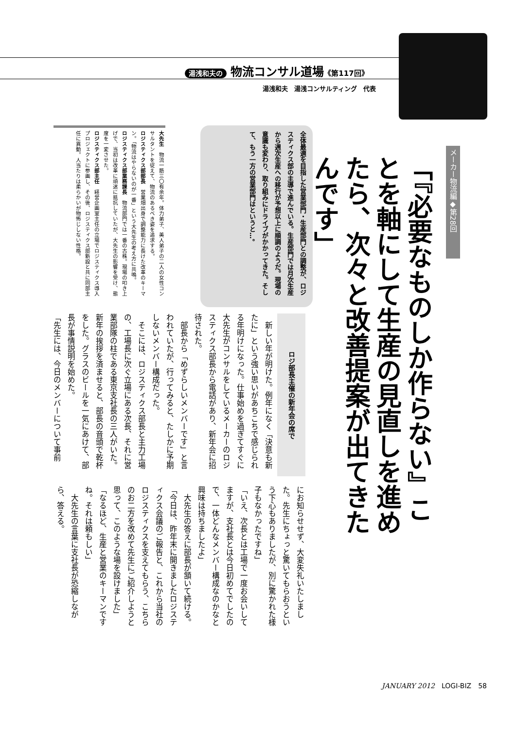湯浅和夫の 物流コンサル道場《第117回》
湯浅和夫　湯浅コンサルティング　代表
メーカー物流編◆第28回
「『必要なものしか作らない』ことを軸にして生産の見直しを進めたら、次々と改善提案が出てきたんです」
全体最適を目指した営業部門・生産部門との調整が、ロジスティクス部の主導で進んでいる。生産部門では月次生産から週次生産への移行が予想以上に順調のようだ。現場の意識も変わり、取り組みにドライブがかかってきた。そして、もう一方の営業部門はというと…。
大先生　物流一筋三〇有余年。体力弟子、美人弟子の二人の女性コンサルタントを従えて、物流のあるべき姿を追求する。
ロジスティクス部部長　営業畑出身で調整能力に長けた改革のキーマン。「物流はやらないのが一番」という大先生の考え方に共鳴。
ロジスティクス部業務課長　物流部門では一番の古株。現場の叩き上げで、当初は改革に頑迷に抵抗していたが、大先生の影響を受け、態度を一変させた。
ロジスティクス部主任　経営企画室主任の立場でロジスティクス導入プロジェクトに参画し、その後、ロジスティクス部新設と共に同部主任に異動。人当たりは柔らかいが物怖じしない性格。
ロジ部長主催の新年会の席で
　新しい年が明けた。例年になく「決意も新たに」という強い思いがあちこちで感じられる年明けになった。仕事始めを過ぎてすぐに大先生がコンサルをしているメーカーのロジスティクス部長から電話があり、新年会に招待された。
　部長から「めずらしいメンバーです」と言われていたが、行ってみると、たしかに予期しないメンバー構成だった。
　そこには、ロジスティクス部長と主力工場の、工場長に次ぐ立場にある次長、それに営業部隊の柱である東京支社長の三人がいた。新年の挨拶を済ませると、部長の音頭で乾杯をした。グラスのビールを一気にあけて、部長が事情説明を始めた。
「先生には、今日のメンバーについて事前
にお知らせせず、大変失礼いたしました。先生にちょっと驚いてもらおうという下心もありましたが、別に驚かれた様子もなかったですね」
「いえ、次長とは工場で一度お会いしてますが、支社長とは今日初めてでしたので、一体どんなメンバー構成なのかなと興味は持ちましたよ」
　大先生の答えに部長が頷いて続ける。
「今日は、昨年末に開きましたロジスティクス会議のご報告と、これから当社のロジスティクスを支えてもらう、こちらのお二方を改めて先生にご紹介しようと思って、このような場を設けました」
「なるほど、生産と営業のキーマンですね。それは頼もしい」
　大先生の言葉に支社長が恐縮しながら、答える。
JANUARY 2012　LOGI-BIZ　58